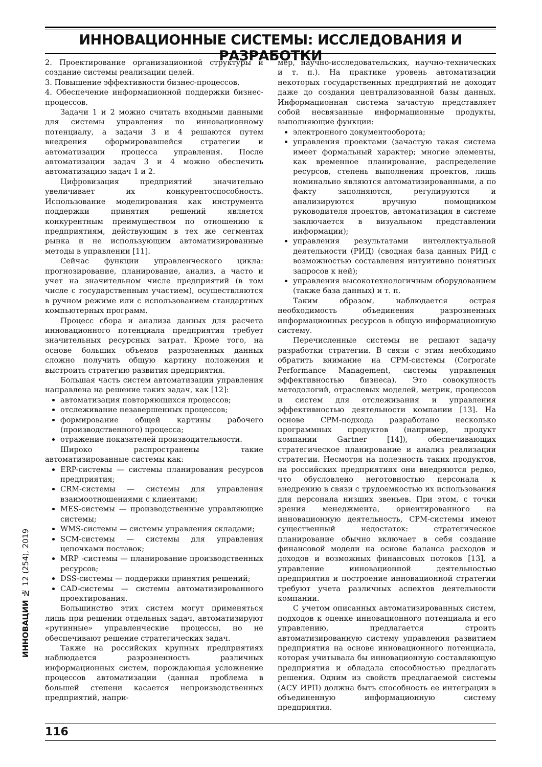ИННОВАЦИОННЫЕ СИСТЕМЫ: ИССЛЕДОВАНИЯ И РАЗРАБОТКИ
2. Проектирование организационной структуры и создание системы реализации целей.
3. Повышение эффективности бизнес-процессов.
4. Обеспечение информационной поддержки бизнес-процессов.
Задачи 1 и 2 можно считать входными данными для системы управления по инновационному потенциалу, а задачи 3 и 4 решаются путем внедрения сформировавшейся стратегии и автоматизации процесса управления. После автоматизации задач 3 и 4 можно обеспечить автоматизацию задач 1 и 2.
Цифровизация предприятий значительно увеличивает их конкурентоспособность. Использование моделирования как инструмента поддержки принятия решений является конкурентным преимуществом по отношению к предприятиям, действующим в тех же сегментах рынка и не использующим автоматизированные методы в управлении [11].
Сейчас функции управленческого цикла: прогнозирование, планирование, анализ, а часто и учет на значительном числе предприятий (в том числе с государственным участием), осуществляются в ручном режиме или с использованием стандартных компьютерных программ.
Процесс сбора и анализа данных для расчета инновационного потенциала предприятия требует значительных ресурсных затрат. Кроме того, на основе больших объемов разрозненных данных сложно получить общую картину положения и выстроить стратегию развития предприятия.
Большая часть систем автоматизации управления направлена на решение таких задач, как [12]:
автоматизация повторяющихся процессов;
отслеживание незавершенных процессов;
формирование общей картины рабочего (производственного) процесса;
отражение показателей производительности.
Широко распространены такие автоматизированные системы как:
ERP-системы — системы планирования ресурсов предприятия;
CRM-системы — системы для управления взаимоотношениями с клиентами;
MES-системы — производственные управляющие системы;
WMS-системы — системы управления складами;
SCM-системы — системы для управления цепочками поставок;
MRP -системы — планирование производственных ресурсов;
DSS-системы — поддержки принятия решений;
CAD-системы — системы автоматизированного проектирования.
Большинство этих систем могут применяться лишь при решении отдельных задач, автоматизируют «рутинные» управленческие процессы, но не обеспечивают решение стратегических задач.
Также на российских крупных предприятиях наблюдается разрозненность различных информационных систем, порождающая усложнение процессов автоматизации (данная проблема в большей степени касается непроизводственных предприятий, напри-
мер, научно-исследовательских, научно-технических и т. п.). На практике уровень автоматизации некоторых государственных предприятий не доходит даже до создания централизованной базы данных. Информационная система зачастую представляет собой несвязанные информационные продукты, выполняющие функции:
электронного документооборота;
управления проектами (зачастую такая система имеет формальный характер; многие элементы, как временное планирование, распределение ресурсов, степень выполнения проектов, лишь номинально являются автоматизированными, а по факту заполняются, регулируются и анализируются вручную помощником руководителя проектов, автоматизация в системе заключается в визуальном представлении информации);
управления результатами интеллектуальной деятельности (РИД) (сводная база данных РИД с возможностью составления интуитивно понятных запросов к ней);
управления высокотехнологичным оборудованием (также база данных) и т. п.
Таким образом, наблюдается острая необходимость объединения разрозненных информационных ресурсов в общую информационную систему.
Перечисленные системы не решают задачу разработки стратегии. В связи с этим необходимо обратить внимание на CPM-системы (Corporate Performance Management, системы управления эффективностью бизнеса). Это совокупность методологий, отраслевых моделей, метрик, процессов и систем для отслеживания и управления эффективностью деятельности компании [13]. На основе CPM-подхода разработано несколько программных продуктов (например, продукт компании Gartner [14]), обеспечивающих стратегическое планирование и анализ реализации стратегии. Несмотря на полезность таких продуктов, на российских предприятиях они внедряются редко, что обусловлено неготовностью персонала к внедрению в связи с трудоемкостью их использования для персонала низших звеньев. При этом, с точки зрения менеджмента, ориентированного на инновационную деятельность, CPM-системы имеют существенный недостаток: стратегическое планирование обычно включает в себя создание финансовой модели на основе баланса расходов и доходов и возможных финансовых потоков [13], а управление инновационной деятельностью предприятия и построение инновационной стратегии требуют учета различных аспектов деятельности компании.
С учетом описанных автоматизированных систем, подходов к оценке инновационного потенциала и его управлению, предлагается строить автоматизированную систему управления развитием предприятия на основе инновационного потенциала, которая учитывала бы инновационную составляющую предприятия и обладала способностью предлагать решения. Одним из свойств предлагаемой системы (АСУ ИРП) должна быть способность ее интеграции в объединенную информационную систему предприятия.
ИННОВАЦИИ № 12 (254), 2019
116